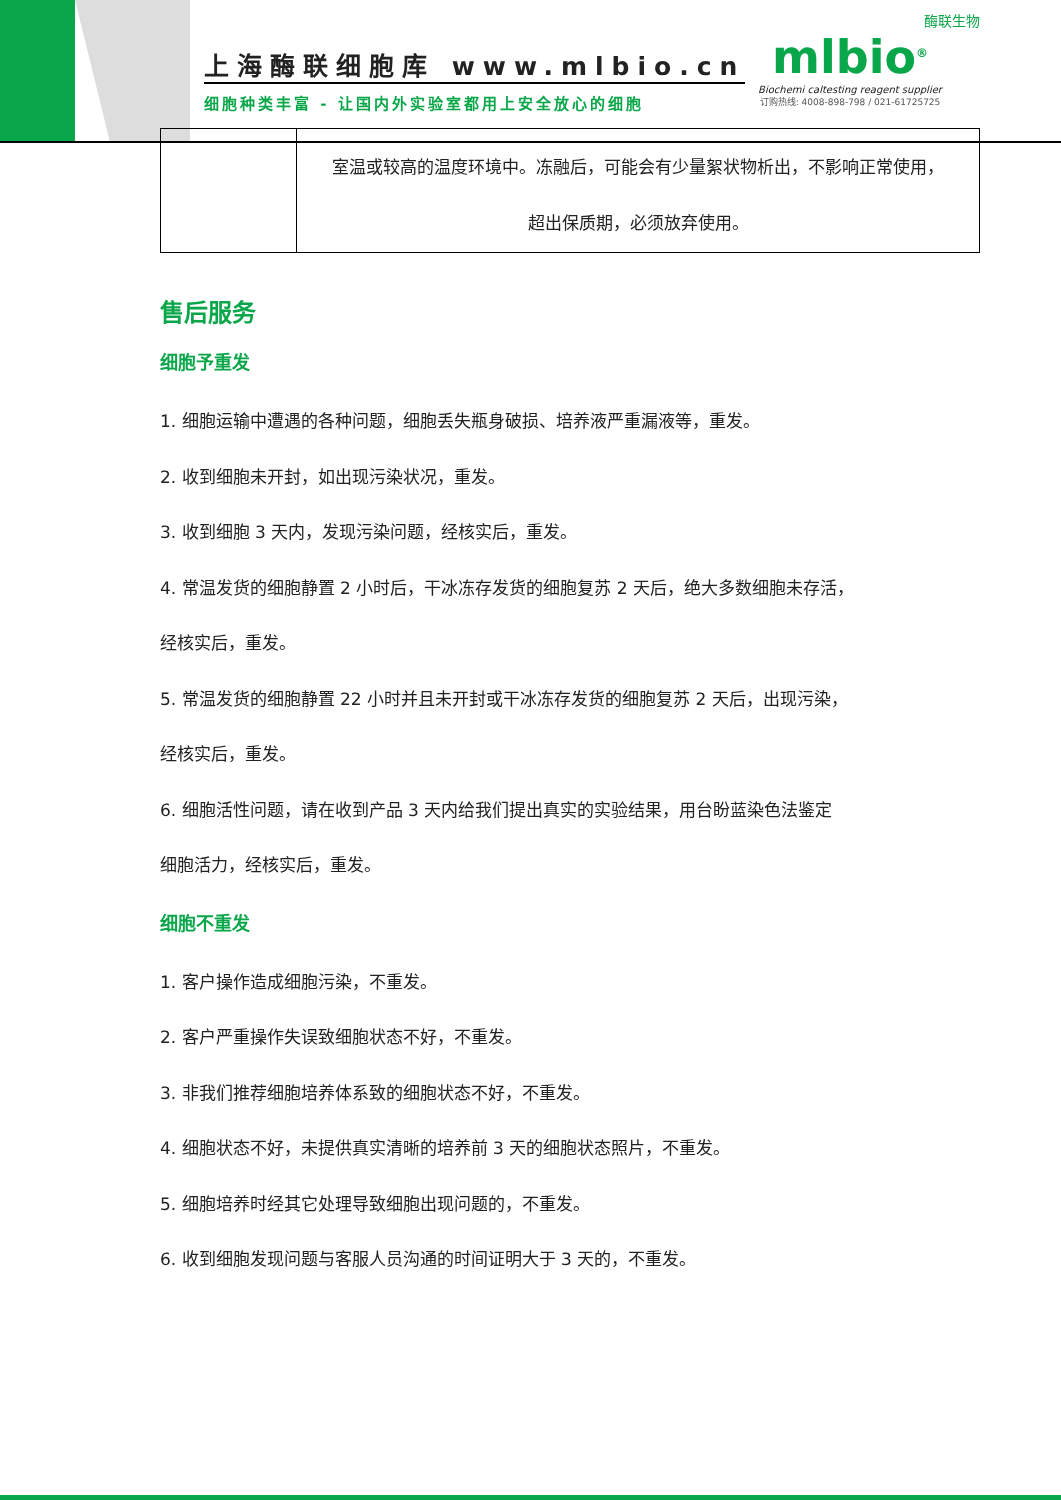上海酶联细胞库 www.mlbio.cn
细胞种类丰富 - 让国内外实验室都用上安全放心的细胞
酶联生物
mlbio<sup>®</sup>
Biochemi caltesting reagent supplier
订购热线: 4008-898-798 / 021-61725725
| | 室温或较高的温度环境中。冻融后，可能会有少量絮状物析出，不影响正常使用， 超出保质期，必须放弃使用。 |
售后服务
细胞予重发
1. 细胞运输中遭遇的各种问题，细胞丢失瓶身破损、培养液严重漏液等，重发。
2. 收到细胞未开封，如出现污染状况，重发。
3. 收到细胞 3 天内，发现污染问题，经核实后，重发。
4. 常温发货的细胞静置 2 小时后，干冰冻存发货的细胞复苏 2 天后，绝大多数细胞未存活，
经核实后，重发。
5. 常温发货的细胞静置 22 小时并且未开封或干冰冻存发货的细胞复苏 2 天后，出现污染，
经核实后，重发。
6. 细胞活性问题，请在收到产品 3 天内给我们提出真实的实验结果，用台盼蓝染色法鉴定
细胞活力，经核实后，重发。
细胞不重发
1. 客户操作造成细胞污染，不重发。
2. 客户严重操作失误致细胞状态不好，不重发。
3. 非我们推荐细胞培养体系致的细胞状态不好，不重发。
4. 细胞状态不好，未提供真实清晰的培养前 3 天的细胞状态照片，不重发。
5. 细胞培养时经其它处理导致细胞出现问题的，不重发。
6. 收到细胞发现问题与客服人员沟通的时间证明大于 3 天的，不重发。